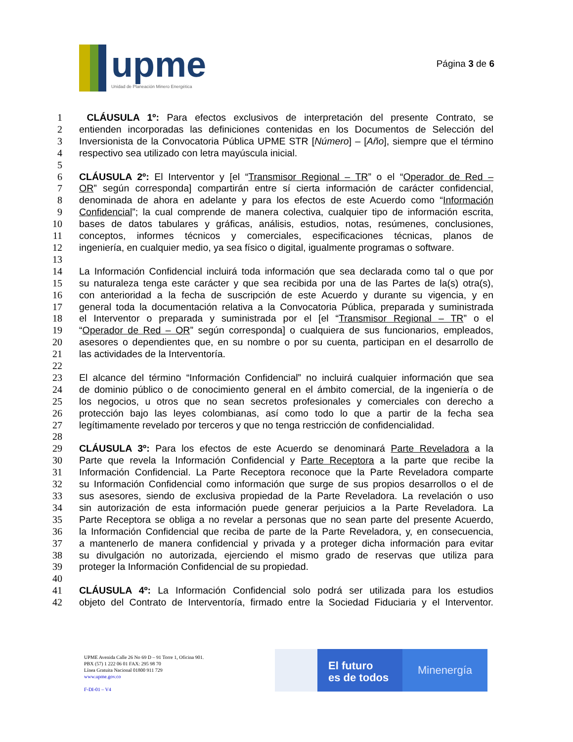upme
Unidad de Planeación Minero Energética
Página 3 de 6
1 CLÁUSULA 1º: Para efectos exclusivos de interpretación del presente Contrato, se
2 entienden incorporadas las definiciones contenidas en los Documentos de Selección del
3 Inversionista de la Convocatoria Pública UPME STR [Número] – [Año], siempre que el término
4 respectivo sea utilizado con letra mayúscula inicial.
5
6 CLÁUSULA 2º: El Interventor y [el “Transmisor Regional – TR” o el “Operador de Red –
7 OR” según corresponda] compartirán entre sí cierta información de carácter confidencial,
8 denominada de ahora en adelante y para los efectos de este Acuerdo como “Información
9 Confidencial”; la cual comprende de manera colectiva, cualquier tipo de información escrita,
10 bases de datos tabulares y gráficas, análisis, estudios, notas, resúmenes, conclusiones,
11 conceptos, informes técnicos y comerciales, especificaciones técnicas, planos de
12 ingeniería, en cualquier medio, ya sea físico o digital, igualmente programas o software.
13
14 La Información Confidencial incluirá toda información que sea declarada como tal o que por
15 su naturaleza tenga este carácter y que sea recibida por una de las Partes de la(s) otra(s),
16 con anterioridad a la fecha de suscripción de este Acuerdo y durante su vigencia, y en
17 general toda la documentación relativa a la Convocatoria Pública, preparada y suministrada
18 el Interventor o preparada y suministrada por el [el “Transmisor Regional – TR” o el
19 “Operador de Red – OR” según corresponda] o cualquiera de sus funcionarios, empleados,
20 asesores o dependientes que, en su nombre o por su cuenta, participan en el desarrollo de
21 las actividades de la Interventoría.
22
23 El alcance del término “Información Confidencial” no incluirá cualquier información que sea
24 de dominio público o de conocimiento general en el ámbito comercial, de la ingeniería o de
25 los negocios, u otros que no sean secretos profesionales y comerciales con derecho a
26 protección bajo las leyes colombianas, así como todo lo que a partir de la fecha sea
27 legítimamente revelado por terceros y que no tenga restricción de confidencialidad.
28
29 CLÁUSULA 3º: Para los efectos de este Acuerdo se denominará Parte Reveladora a la
30 Parte que revela la Información Confidencial y Parte Receptora a la parte que recibe la
31 Información Confidencial. La Parte Receptora reconoce que la Parte Reveladora comparte
32 su Información Confidencial como información que surge de sus propios desarrollos o el de
33 sus asesores, siendo de exclusiva propiedad de la Parte Reveladora. La revelación o uso
34 sin autorización de esta información puede generar perjuicios a la Parte Reveladora. La
35 Parte Receptora se obliga a no revelar a personas que no sean parte del presente Acuerdo,
36 la Información Confidencial que reciba de parte de la Parte Reveladora, y, en consecuencia,
37 a mantenerlo de manera confidencial y privada y a proteger dicha información para evitar
38 su divulgación no autorizada, ejerciendo el mismo grado de reservas que utiliza para
39 proteger la Información Confidencial de su propiedad.
40
41 CLÁUSULA 4º: La Información Confidencial solo podrá ser utilizada para los estudios
42 objeto del Contrato de Interventoría, firmado entre la Sociedad Fiduciaria y el Interventor.
UPME Avenida Calle 26 No 69 D – 91 Torre 1, Oficina 901.
PBX (57) 1 222 06 01 FAX: 295 98 70
Línea Gratuita Nacional 01800 911 729
www.upme.gov.co
F-DI-01 – V4
El futuro
es de todos
Minenergía